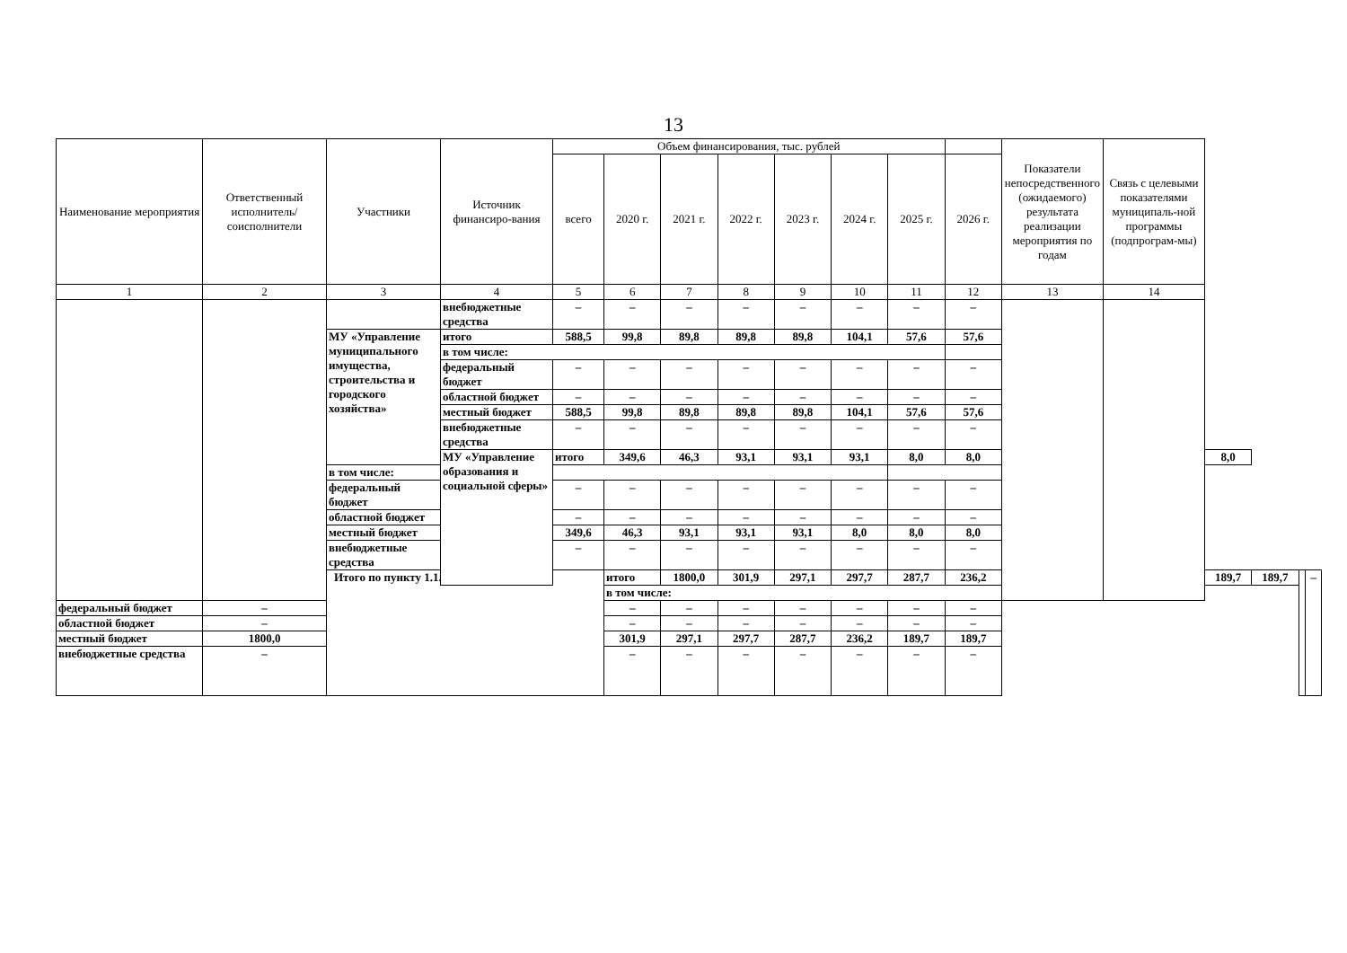13
| Наименование мероприятия | Ответственный исполнитель/ соисполнители | Участники | Источник финансиро-вания | Объем финансирования, тыс. рублей | | | | | | | | Показатели непосредственного (ожидаемого) результата реализации мероприятия по годам | Связь с целевыми показателями муниципаль-ной программы (подпрограм-мы) | | | | |
| --- | --- | --- | --- | --- | --- | --- | --- | --- | --- | --- | --- | --- | --- | --- | --- | --- | --- |
| | | | | всего | 2020 г. | 2021 г. | 2022 г. | 2023 г. | 2024 г. | 2025 г. | 2026 г. | | | | | | |
| 1 | 2 | 3 | 4 | 5 | 6 | 7 | 8 | 9 | 10 | 11 | 12 | 13 | 14 | | | | |
| | | | внебюджетные средства | – | – | – | – | – | – | – | – | | | | | | |
| | | МУ «Управление муниципального имущества, строительства и городского хозяйства» | итого | 588,5 | 99,8 | 89,8 | 89,8 | 89,8 | 104,1 | 57,6 | 57,6 | | | | | | |
| | | | в том числе: | | | | | | | | | | | | | | |
| | | | федеральный бюджет | – | – | – | – | – | – | – | – | | | | | | |
| | | | областной бюджет | – | – | – | – | – | – | – | – | | | | | | |
| | | | местный бюджет | 588,5 | 99,8 | 89,8 | 89,8 | 89,8 | 104,1 | 57,6 | 57,6 | | | | | | |
| | | | внебюджетные средства | – | – | – | – | – | – | – | – | | | | | | |
| | | | МУ «Управление образования и социальной сферы» | итого | 349,6 | 46,3 | 93,1 | 93,1 | 93,1 | 8,0 | 8,0 | | | 8,0 | | | |
| | | в том числе: | | | | | | | | | | | | | | | |
| | | федеральный бюджет | | – | – | – | – | – | – | – | – | | | | | | |
| | | областной бюджет | | – | – | – | – | – | – | – | – | | | | | | |
| | | местный бюджет | | 349,6 | 46,3 | 93,1 | 93,1 | 93,1 | 8,0 | 8,0 | 8,0 | | | | | | |
| | | внебюджетные средства | | – | – | – | – | – | – | – | – | | | | | | |
| | | Итого по пункту 1.1. | | | итого | 1800,0 | 301,9 | 297,1 | 297,7 | 287,7 | 236,2 | | | 189,7 | 189,7 | | – |
| | | | | | в том числе: | | | | | | | | | | | | |
| федеральный бюджет | – | | | | – | – | – | – | – | – | – | | | | | | |
| областной бюджет | – | | | | – | – | – | – | – | – | – | | | | | | |
| местный бюджет | 1800,0 | | | | 301,9 | 297,1 | 297,7 | 287,7 | 236,2 | 189,7 | 189,7 | | | | | | |
| внебюджетные средства | – | | | | – | – | – | – | – | – | – | | | | | | |